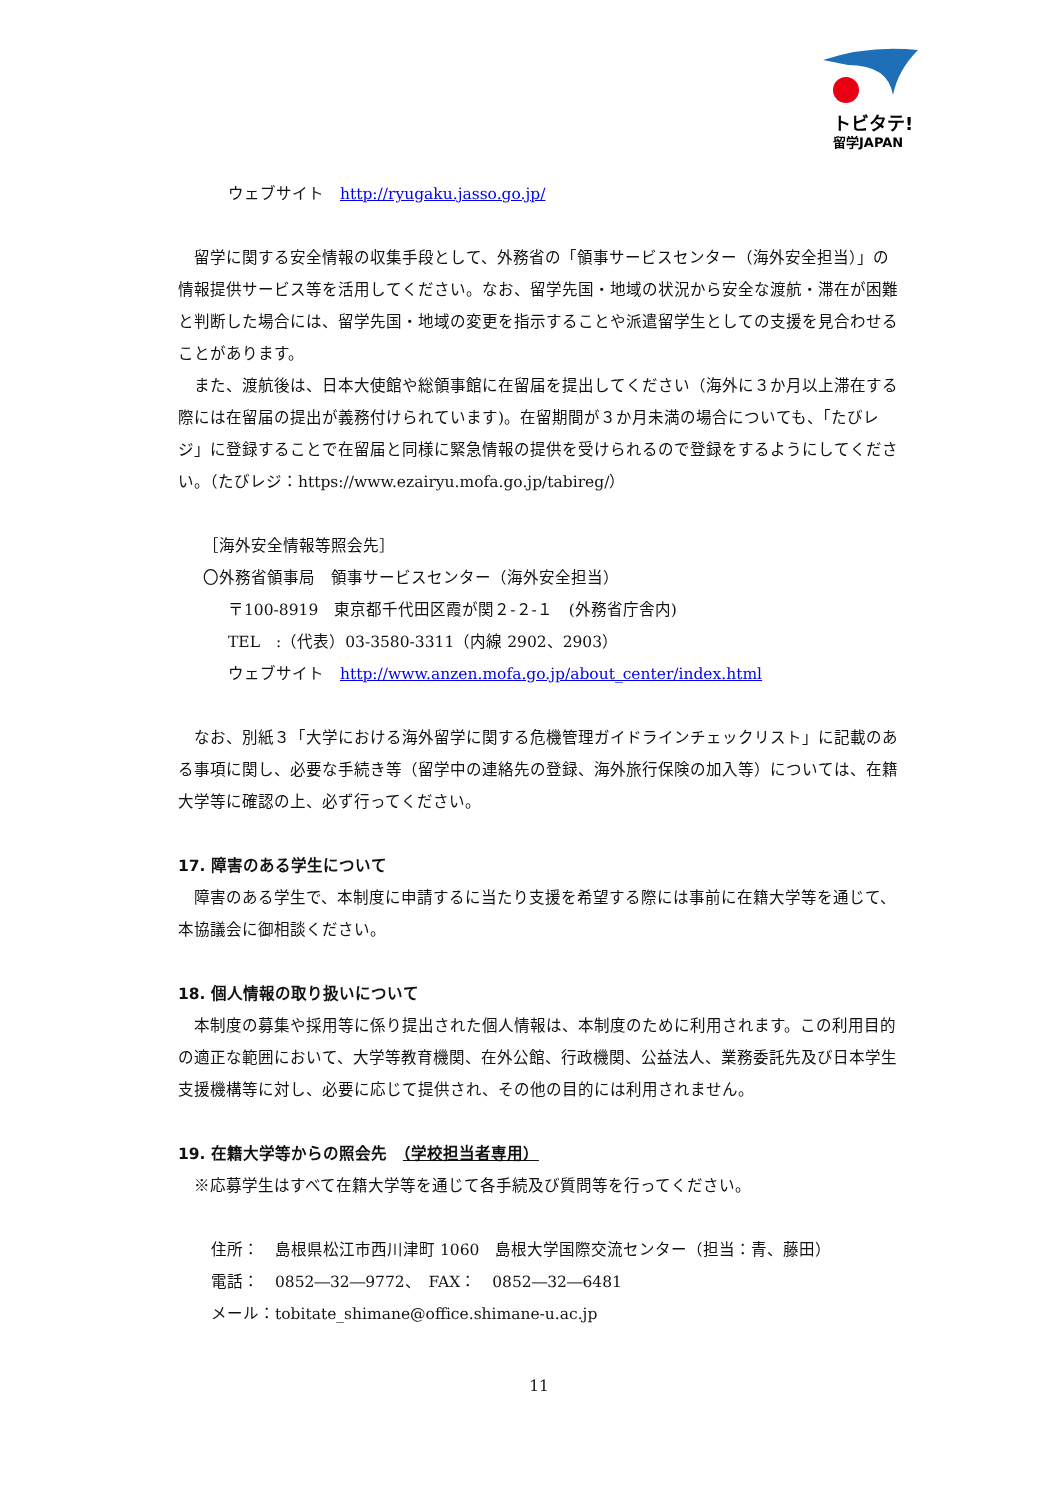トビタテ!
留学JAPAN
ウェブサイト　http://ryugaku.jasso.go.jp/
留学に関する安全情報の収集手段として、外務省の「領事サービスセンター（海外安全担当）」の情報提供サービス等を活用してください。なお、留学先国・地域の状況から安全な渡航・滞在が困難と判断した場合には、留学先国・地域の変更を指示することや派遣留学生としての支援を見合わせることがあります。
また、渡航後は、日本大使館や総領事館に在留届を提出してください（海外に３か月以上滞在する際には在留届の提出が義務付けられています)。在留期間が３か月未満の場合についても、「たびレジ」に登録することで在留届と同様に緊急情報の提供を受けられるので登録をするようにしてください。（たびレジ：https://www.ezairyu.mofa.go.jp/tabireg/）
［海外安全情報等照会先］
〇外務省領事局　領事サービスセンター（海外安全担当）
〒100-8919　東京都千代田区霞が関２-２-１　(外務省庁舎内)
TEL　:（代表）03-3580-3311（内線 2902、2903）
ウェブサイト　http://www.anzen.mofa.go.jp/about_center/index.html
なお、別紙３「大学における海外留学に関する危機管理ガイドラインチェックリスト」に記載のある事項に関し、必要な手続き等（留学中の連絡先の登録、海外旅行保険の加入等）については、在籍大学等に確認の上、必ず行ってください。
17. 障害のある学生について
障害のある学生で、本制度に申請するに当たり支援を希望する際には事前に在籍大学等を通じて、本協議会に御相談ください。
18. 個人情報の取り扱いについて
本制度の募集や採用等に係り提出された個人情報は、本制度のために利用されます。この利用目的の適正な範囲において、大学等教育機関、在外公館、行政機関、公益法人、業務委託先及び日本学生支援機構等に対し、必要に応じて提供され、その他の目的には利用されません。
19. 在籍大学等からの照会先　（学校担当者専用）
※応募学生はすべて在籍大学等を通じて各手続及び質問等を行ってください。
住所：　島根県松江市西川津町 1060　島根大学国際交流センター（担当：青、藤田）
電話：　0852―32―9772、　FAX：　0852―32―6481
メール：tobitate_shimane@office.shimane-u.ac.jp
11